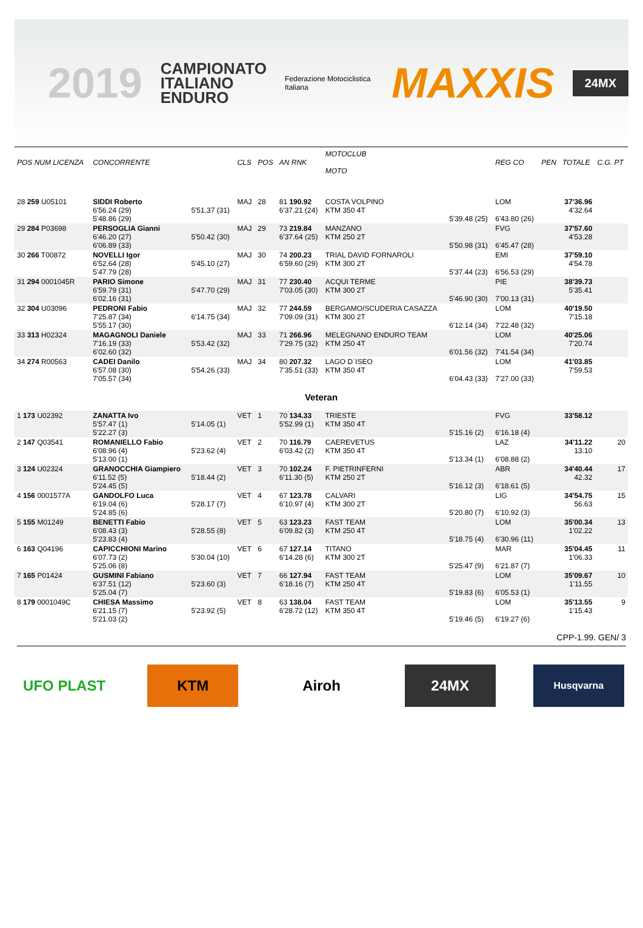2019 CAMPIONATO
ITALIANO
ENDURO Federazione Motociclistica Italiana MAXXIS 24MX
| POS NUM LICENZA | CONCORRENTE | | CLS | POS | AN RNK | MOTOCLUB MOTO | | REG CO | PEN | TOTALE | C.G. PT |
| --- | --- | --- | --- | --- | --- | --- | --- | --- | --- | --- | --- |
| 28 259 U05101 | SIDDI Roberto 6'56.24 (29) 5'48.86 (29) | 5'51.37 (31) | MAJ | 28 | 81 190.92 6'37.21 (24) | COSTA VOLPINO KTM 350 4T | 5'39.48 (25) | LOM 6'43.80 (26) | | 37'36.96 4'32.64 | |
| 29 284 P03698 | PERSOGLIA Gianni 6'46.20 (27) 6'06.89 (33) | 5'50.42 (30) | MAJ | 29 | 73 219.84 6'37.64 (25) | MANZANO KTM 250 2T | 5'50.98 (31) | FVG 6'45.47 (28) | | 37'57.60 4'53.28 | |
| 30 266 T00872 | NOVELLI Igor 6'52.64 (28) 5'47.79 (28) | 5'45.10 (27) | MAJ | 30 | 74 200.23 6'59.60 (29) | TRIAL DAVID FORNAROLI KTM 300 2T | 5'37.44 (23) | EMI 6'56.53 (29) | | 37'59.10 4'54.78 | |
| 31 294 0001045R | PARIO Simone 6'59.79 (31) 6'02.16 (31) | 5'47.70 (29) | MAJ | 31 | 77 230.40 7'03.05 (30) | ACQUI TERME KTM 300 2T | 5'46.90 (30) | PIE 7'00.13 (31) | | 38'39.73 5'35.41 | |
| 32 304 U03096 | PEDRONI Fabio 7'25.87 (34) 5'55.17 (30) | 6'14.75 (34) | MAJ | 32 | 77 244.59 7'09.09 (31) | BERGAMO/SCUDERIA CASAZZA KTM 300 2T | 6'12.14 (34) | LOM 7'22.48 (32) | | 40'19.50 7'15.18 | |
| 33 313 H02324 | MAGAGNOLI Daniele 7'16.19 (33) 6'02.60 (32) | 5'53.42 (32) | MAJ | 33 | 71 266.96 7'29.75 (32) | MELEGNANO ENDURO TEAM KTM 250 4T | 6'01.56 (32) | LOM 7'41.54 (34) | | 40'25.06 7'20.74 | |
| 34 274 R00563 | CADEI Danilo 6'57.08 (30) 7'05.57 (34) | 5'54.26 (33) | MAJ | 34 | 80 207.32 7'35.51 (33) | LAGO D`ISEO KTM 350 4T | 6'04.43 (33) | LOM 7'27.00 (33) | | 41'03.85 7'59.53 | |
| Veteran | | | | | | | | | | | |
| 1 173 U02392 | ZANATTA Ivo 5'57.47 (1) 5'22.27 (3) | 5'14.05 (1) | VET | 1 | 70 134.33 5'52.99 (1) | TRIESTE KTM 350 4T | 5'15.16 (2) | FVG 6'16.18 (4) | | 33'58.12 | |
| 2 147 Q03541 | ROMANIELLO Fabio 6'08.96 (4) 5'13.00 (1) | 5'23.62 (4) | VET | 2 | 70 116.79 6'03.42 (2) | CAEREVETUS KTM 350 4T | 5'13.34 (1) | LAZ 6'08.88 (2) | | 34'11.22 13.10 | 20 |
| 3 124 U02324 | GRANOCCHIA Giampiero 6'11.52 (5) 5'24.45 (5) | 5'18.44 (2) | VET | 3 | 70 102.24 6'11.30 (5) | F. PIETRINFERNI KTM 250 2T | 5'16.12 (3) | ABR 6'18.61 (5) | | 34'40.44 42.32 | 17 |
| 4 156 0001577A | GANDOLFO Luca 6'19.04 (6) 5'24.85 (6) | 5'28.17 (7) | VET | 4 | 67 123.78 6'10.97 (4) | CALVARI KTM 300 2T | 5'20.80 (7) | LIG 6'10.92 (3) | | 34'54.75 56.63 | 15 |
| 5 155 M01249 | BENETTI Fabio 6'08.43 (3) 5'23.83 (4) | 5'28.55 (8) | VET | 5 | 63 123.23 6'09.82 (3) | FAST TEAM KTM 250 4T | 5'18.75 (4) | LOM 6'30.96 (11) | | 35'00.34 1'02.22 | 13 |
| 6 163 Q04196 | CAPICCHIONI Marino 6'07.73 (2) 5'25.06 (8) | 5'30.04 (10) | VET | 6 | 67 127.14 6'14.28 (6) | TITANO KTM 300 2T | 5'25.47 (9) | MAR 6'21.87 (7) | | 35'04.45 1'06.33 | 11 |
| 7 165 P01424 | GUSMINI Fabiano 6'37.51 (12) 5'25.04 (7) | 5'23.60 (3) | VET | 7 | 66 127.94 6'18.16 (7) | FAST TEAM KTM 250 4T | 5'19.83 (6) | LOM 6'05.53 (1) | | 35'09.67 1'11.55 | 10 |
| 8 179 0001049C | CHIESA Massimo 6'21.15 (7) 5'21.03 (2) | 5'23.92 (5) | VET | 8 | 63 138.04 6'28.72 (12) | FAST TEAM KTM 350 4T | 5'19.46 (5) | LOM 6'19.27 (6) | | 35'13.55 1'15.43 | 9 |
CPP-1.99. GEN/ 3
UFO PLAST KTM Airoh 24MX
Husqvarna